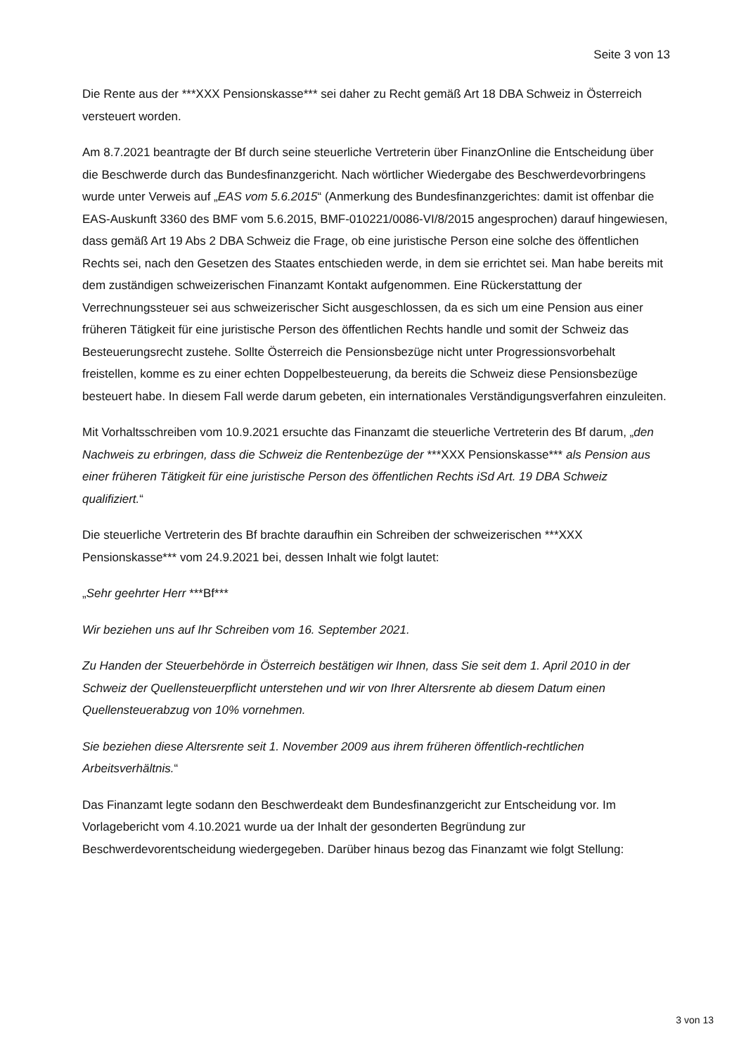Seite 3 von 13
Die Rente aus der ***XXX Pensionskasse*** sei daher zu Recht gemäß Art 18 DBA Schweiz in Österreich versteuert worden.
Am 8.7.2021 beantragte der Bf durch seine steuerliche Vertreterin über FinanzOnline die Entscheidung über die Beschwerde durch das Bundesfinanzgericht. Nach wörtlicher Wiedergabe des Beschwerdevorbringens wurde unter Verweis auf „EAS vom 5.6.2015“ (Anmerkung des Bundesfinanzgerichtes: damit ist offenbar die EAS-Auskunft 3360 des BMF vom 5.6.2015, BMF-010221/0086-VI/8/2015 angesprochen) darauf hingewiesen, dass gemäß Art 19 Abs 2 DBA Schweiz die Frage, ob eine juristische Person eine solche des öffentlichen Rechts sei, nach den Gesetzen des Staates entschieden werde, in dem sie errichtet sei. Man habe bereits mit dem zuständigen schweizerischen Finanzamt Kontakt aufgenommen. Eine Rückerstattung der Verrechnungssteuer sei aus schweizerischer Sicht ausgeschlossen, da es sich um eine Pension aus einer früheren Tätigkeit für eine juristische Person des öffentlichen Rechts handle und somit der Schweiz das Besteuerungsrecht zustehe. Sollte Österreich die Pensionsbezüge nicht unter Progressionsvorbehalt freistellen, komme es zu einer echten Doppelbesteuerung, da bereits die Schweiz diese Pensionsbezüge besteuert habe. In diesem Fall werde darum gebeten, ein internationales Verständigungsverfahren einzuleiten.
Mit Vorhaltsschreiben vom 10.9.2021 ersuchte das Finanzamt die steuerliche Vertreterin des Bf darum, „den Nachweis zu erbringen, dass die Schweiz die Rentenbezüge der ***XXX Pensionskasse*** als Pension aus einer früheren Tätigkeit für eine juristische Person des öffentlichen Rechts iSd Art. 19 DBA Schweiz qualifiziert.“
Die steuerliche Vertreterin des Bf brachte daraufhin ein Schreiben der schweizerischen ***XXX Pensionskasse*** vom 24.9.2021 bei, dessen Inhalt wie folgt lautet:
„Sehr geehrter Herr ***Bf***
Wir beziehen uns auf Ihr Schreiben vom 16. September 2021.
Zu Handen der Steuerbehörde in Österreich bestätigen wir Ihnen, dass Sie seit dem 1. April 2010 in der Schweiz der Quellensteuerpflicht unterstehen und wir von Ihrer Altersrente ab diesem Datum einen Quellensteuerabzug von 10% vornehmen.
Sie beziehen diese Altersrente seit 1. November 2009 aus ihrem früheren öffentlich-rechtlichen Arbeitsverhältnis.“
Das Finanzamt legte sodann den Beschwerdeakt dem Bundesfinanzgericht zur Entscheidung vor. Im Vorlagebericht vom 4.10.2021 wurde ua der Inhalt der gesonderten Begründung zur Beschwerdevorentscheidung wiedergegeben. Darüber hinaus bezog das Finanzamt wie folgt Stellung:
3 von 13